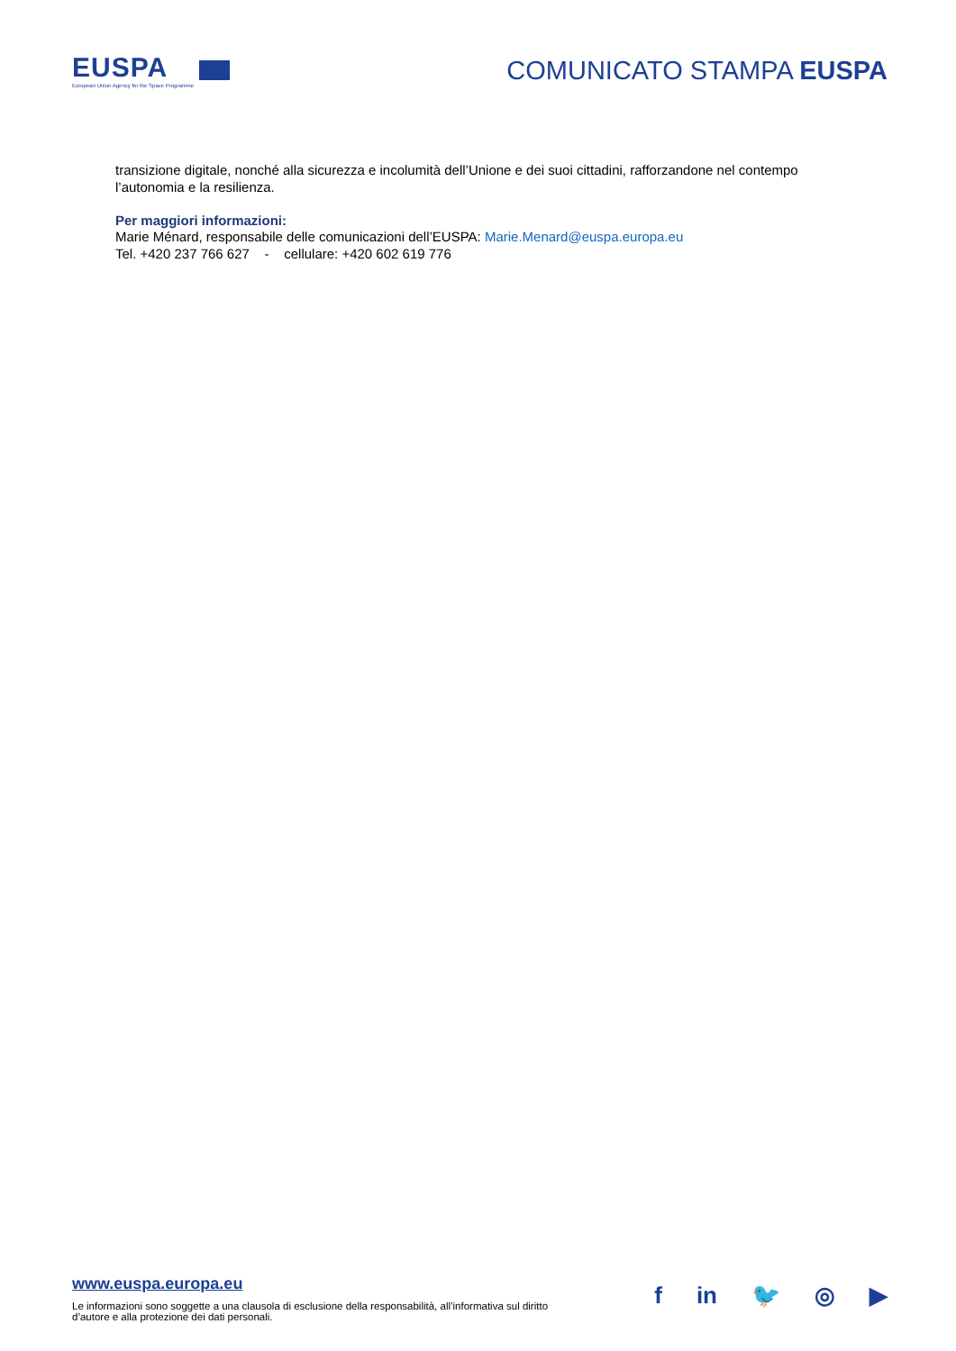EUSPA
European Union Agency for the Space Programme
COMUNICATO STAMPA EUSPA
transizione digitale, nonché alla sicurezza e incolumità dell’Unione e dei suoi cittadini, rafforzandone nel contempo l’autonomia e la resilienza.
Per maggiori informazioni:
Marie Ménard, responsabile delle comunicazioni dell’EUSPA: Marie.Menard@euspa.europa.eu
Tel. +420 237 766 627 - cellulare: +420 602 619 776
www.euspa.europa.eu
Le informazioni sono soggette a una clausola di esclusione della responsabilità, all’informativa sul diritto d’autore e alla protezione dei dati personali.
f in 🐦 ◎ ▶